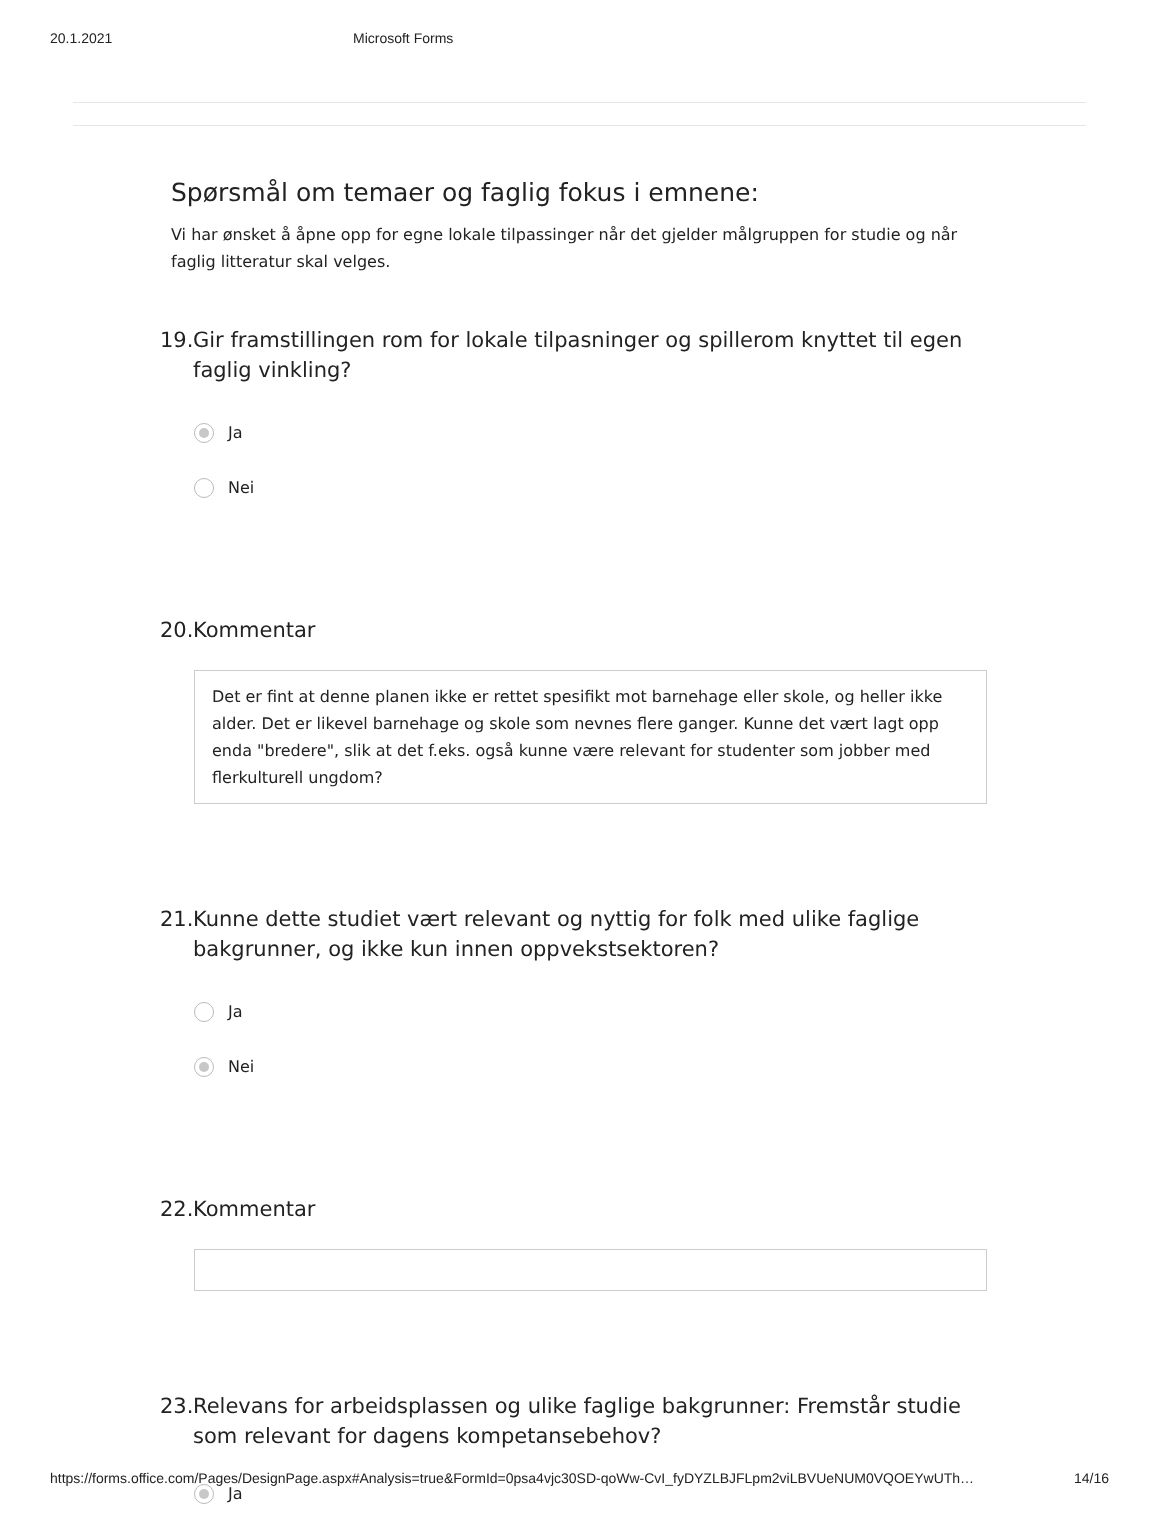20.1.2021 Microsoft Forms
Spørsmål om temaer og faglig fokus i emnene:
Vi har ønsket å åpne opp for egne lokale tilpassinger når det gjelder målgruppen for studie og når faglig litteratur skal velges.
19. Gir framstillingen rom for lokale tilpasninger og spillerom knyttet til egen faglig vinkling?
Ja
Nei
20. Kommentar
Det er fint at denne planen ikke er rettet spesifikt mot barnehage eller skole, og heller ikke alder. Det er likevel barnehage og skole som nevnes flere ganger. Kunne det vært lagt opp enda "bredere", slik at det f.eks. også kunne være relevant for studenter som jobber med flerkulturell ungdom?
21. Kunne dette studiet vært relevant og nyttig for folk med ulike faglige bakgrunner, og ikke kun innen oppvekstsektoren?
Ja
Nei
22. Kommentar
23. Relevans for arbeidsplassen og ulike faglige bakgrunner: Fremstår studie som relevant for dagens kompetansebehov?
Ja
https://forms.office.com/Pages/DesignPage.aspx#Analysis=true&FormId=0psa4vjc30SD-qoWw-CvI_fyDYZLBJFLpm2viLBVUeNUM0VQOEYwUTh… 14/16